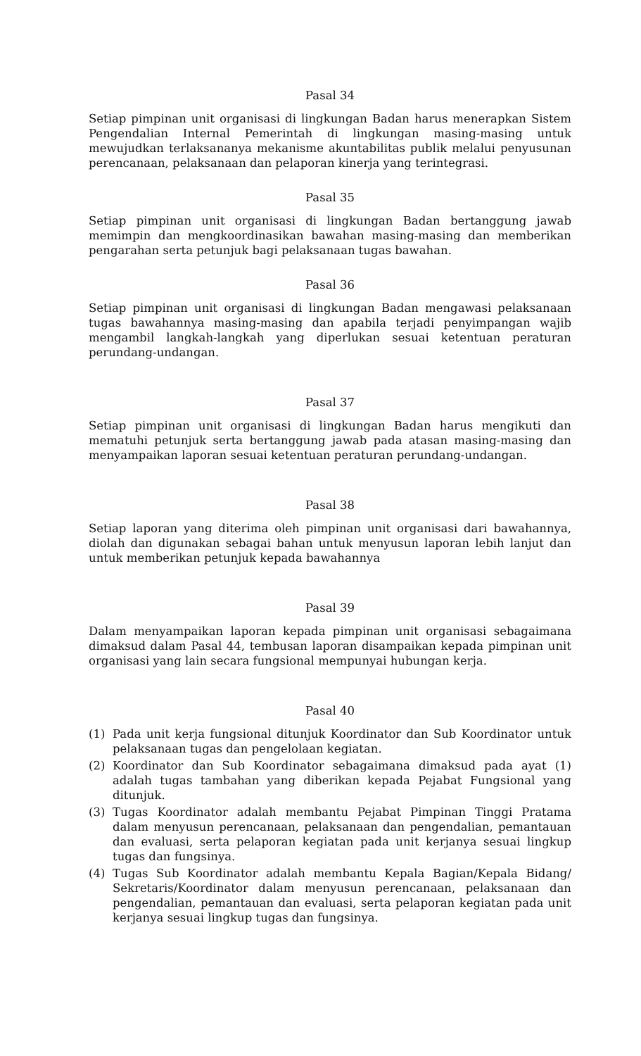Pasal 34
Setiap pimpinan unit organisasi di lingkungan Badan harus menerapkan Sistem Pengendalian Internal Pemerintah di lingkungan masing-masing untuk mewujudkan terlaksananya mekanisme akuntabilitas publik melalui penyusunan perencanaan, pelaksanaan dan pelaporan kinerja yang terintegrasi.
Pasal 35
Setiap pimpinan unit organisasi di lingkungan Badan bertanggung jawab memimpin dan mengkoordinasikan bawahan masing-masing dan memberikan pengarahan serta petunjuk bagi pelaksanaan tugas bawahan.
Pasal 36
Setiap pimpinan unit organisasi di lingkungan Badan mengawasi pelaksanaan tugas bawahannya masing-masing dan apabila terjadi penyimpangan wajib mengambil langkah-langkah yang diperlukan sesuai ketentuan peraturan perundang-undangan.
Pasal 37
Setiap pimpinan unit organisasi di lingkungan Badan harus mengikuti dan mematuhi petunjuk serta bertanggung jawab pada atasan masing-masing dan menyampaikan laporan sesuai ketentuan peraturan perundang-undangan.
Pasal 38
Setiap laporan yang diterima oleh pimpinan unit organisasi dari bawahannya, diolah dan digunakan sebagai bahan untuk menyusun laporan lebih lanjut dan untuk memberikan petunjuk kepada bawahannya
Pasal 39
Dalam menyampaikan laporan kepada pimpinan unit organisasi sebagaimana dimaksud dalam Pasal 44, tembusan laporan disampaikan kepada pimpinan unit organisasi yang lain secara fungsional mempunyai hubungan kerja.
Pasal 40
(1) Pada unit kerja fungsional ditunjuk Koordinator dan Sub Koordinator untuk pelaksanaan tugas dan pengelolaan kegiatan.
(2) Koordinator dan Sub Koordinator sebagaimana dimaksud pada ayat (1) adalah tugas tambahan yang diberikan kepada Pejabat Fungsional yang ditunjuk.
(3) Tugas Koordinator adalah membantu Pejabat Pimpinan Tinggi Pratama dalam menyusun perencanaan, pelaksanaan dan pengendalian, pemantauan dan evaluasi, serta pelaporan kegiatan pada unit kerjanya sesuai lingkup tugas dan fungsinya.
(4) Tugas Sub Koordinator adalah membantu Kepala Bagian/Kepala Bidang/ Sekretaris/Koordinator dalam menyusun perencanaan, pelaksanaan dan pengendalian, pemantauan dan evaluasi, serta pelaporan kegiatan pada unit kerjanya sesuai lingkup tugas dan fungsinya.